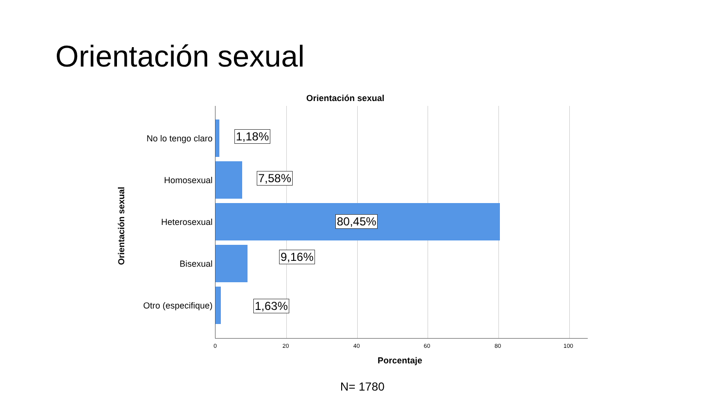Orientación sexual
Orientación sexual
Orientación sexual
No lo tengo claro 1,18%
Homosexual 7,58%
Heterosexual 80,45%
Bisexual
9,16%
Otro (especifique) 1,63%
0 20 40 60 80 100
Porcentaje
N= 1780